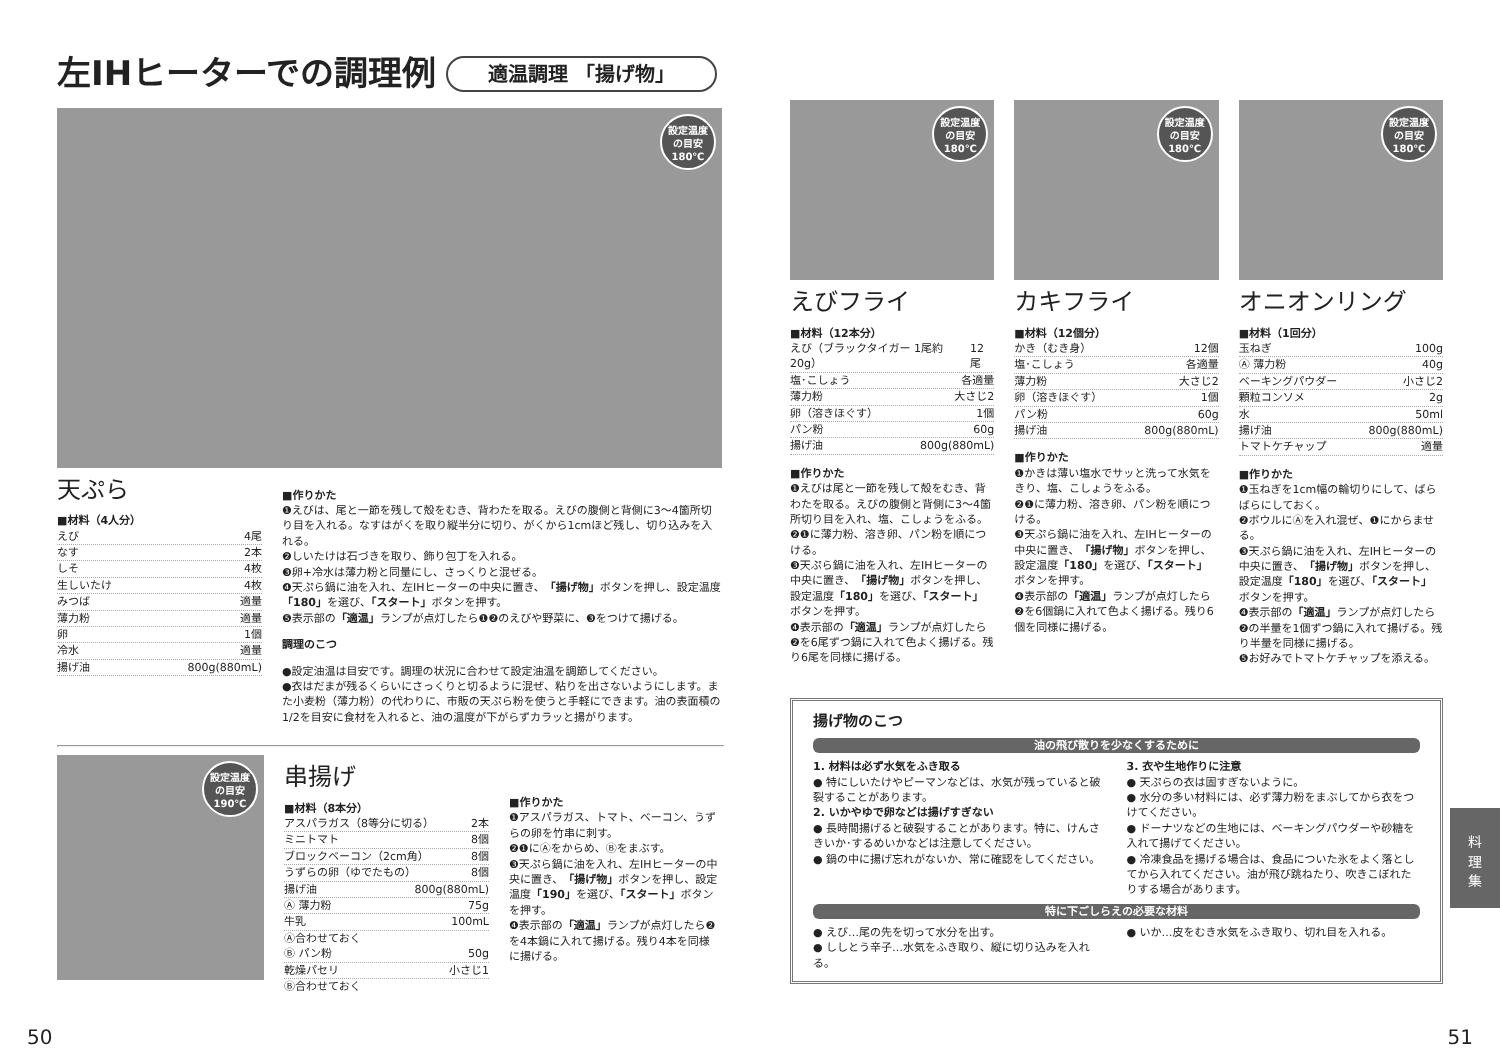左IHヒーターでの調理例 適温調理 「揚げ物」
設定温度
の目安
180℃
天ぷら
■材料（4人分）
えび 4尾
なす 2本
しそ 4枚
生しいたけ 4枚
みつば 適量
薄力粉 適量
卵 1個
冷水 適量
揚げ油 800g(880mL)
■作りかた
❶えびは、尾と一節を残して殻をむき、背わたを取る。えびの腹側と背側に3～4箇所切り目を入れる。なすはがくを取り縦半分に切り、がくから1cmほど残し、切り込みを入れる。
❷しいたけは石づきを取り、飾り包丁を入れる。
❸卵+冷水は薄力粉と同量にし、さっくりと混ぜる。
❹天ぷら鍋に油を入れ、左IHヒーターの中央に置き、「揚げ物」ボタンを押し、設定温度「180」を選び、「スタート」ボタンを押す。
❺表示部の「適温」ランプが点灯したら❶❷のえびや野菜に、❸をつけて揚げる。
調理のこつ
●設定油温は目安です。調理の状況に合わせて設定油温を調節してください。
●衣はだまが残るくらいにさっくりと切るように混ぜ、粘りを出さないようにします。また小麦粉（薄力粉）の代わりに、市販の天ぷら粉を使うと手軽にできます。油の表面積の1/2を目安に食材を入れると、油の温度が下がらずカラッと揚がります。
設定温度
の目安
190℃
串揚げ
■材料（8本分）
アスパラガス（8等分に切る） 2本
ミニトマト 8個
ブロックベーコン（2cm角） 8個
うずらの卵（ゆでたもの） 8個
揚げ油 800g(880mL)
Ⓐ 薄力粉 75g
牛乳 100mL
Ⓐ合わせておく
Ⓑ パン粉 50g
乾燥パセリ 小さじ1
Ⓑ合わせておく
■作りかた
❶アスパラガス、トマト、ベーコン、うずらの卵を竹串に刺す。
❷❶にⒶをからめ、Ⓑをまぶす。
❸天ぷら鍋に油を入れ、左IHヒーターの中央に置き、「揚げ物」ボタンを押し、設定温度「190」を選び、「スタート」ボタンを押す。
❹表示部の「適温」ランプが点灯したら❷を4本鍋に入れて揚げる。残り4本を同様に揚げる。
50
設定温度
の目安
180℃
えびフライ
■材料（12本分）
えび（ブラックタイガー 1尾約20g） 12尾
塩･こしょう 各適量
薄力粉 大さじ2
卵（溶きほぐす） 1個
パン粉 60g
揚げ油 800g(880mL)
■作りかた
❶えびは尾と一節を残して殻をむき、背わたを取る。えびの腹側と背側に3～4箇所切り目を入れ、塩、こしょうをふる。
❷❶に薄力粉、溶き卵、パン粉を順につける。
❸天ぷら鍋に油を入れ、左IHヒーターの中央に置き、「揚げ物」ボタンを押し、設定温度「180」を選び、「スタート」ボタンを押す。
❹表示部の「適温」ランプが点灯したら❷を6尾ずつ鍋に入れて色よく揚げる。残り6尾を同様に揚げる。
設定温度
の目安
180℃
カキフライ
■材料（12個分）
かき（むき身） 12個
塩･こしょう 各適量
薄力粉 大さじ2
卵（溶きほぐす） 1個
パン粉 60g
揚げ油 800g(880mL)
■作りかた
❶かきは薄い塩水でサッと洗って水気をきり、塩、こしょうをふる。
❷❶に薄力粉、溶き卵、パン粉を順につける。
❸天ぷら鍋に油を入れ、左IHヒーターの中央に置き、「揚げ物」ボタンを押し、設定温度「180」を選び、「スタート」ボタンを押す。
❹表示部の「適温」ランプが点灯したら❷を6個鍋に入れて色よく揚げる。残り6個を同様に揚げる。
設定温度
の目安
180℃
オニオンリング
■材料（1回分）
玉ねぎ 100g
Ⓐ 薄力粉 40g
ベーキングパウダー 小さじ2
顆粒コンソメ 2g
水 50ml
揚げ油 800g(880mL)
トマトケチャップ 適量
■作りかた
❶玉ねぎを1cm幅の輪切りにして、ばらばらにしておく。
❷ボウルにⒶを入れ混ぜ、❶にからませる。
❸天ぷら鍋に油を入れ、左IHヒーターの中央に置き、「揚げ物」ボタンを押し、設定温度「180」を選び、「スタート」ボタンを押す。
❹表示部の「適温」ランプが点灯したら❷の半量を1個ずつ鍋に入れて揚げる。残り半量を同様に揚げる。
❺お好みでトマトケチャップを添える。
揚げ物のこつ
油の飛び散りを少なくするために
1. 材料は必ず水気をふき取る
● 特にしいたけやピーマンなどは、水気が残っていると破裂することがあります。
2. いかやゆで卵などは揚げすぎない
● 長時間揚げると破裂することがあります。特に、けんさきいか･するめいかなどは注意してください。
● 鍋の中に揚げ忘れがないか、常に確認をしてください。
3. 衣や生地作りに注意
● 天ぷらの衣は固すぎないように。
● 水分の多い材料には、必ず薄力粉をまぶしてから衣をつけてください。
● ドーナツなどの生地には、ベーキングパウダーや砂糖を入れて揚げてください。
● 冷凍食品を揚げる場合は、食品についた氷をよく落としてから入れてください。油が飛び跳ねたり、吹きこぼれたりする場合があります。
特に下ごしらえの必要な材料
● えび…尾の先を切って水分を出す。
● ししとう辛子…水気をふき取り、縦に切り込みを入れる。
● いか…皮をむき水気をふき取り、切れ目を入れる。
料
理
集
51